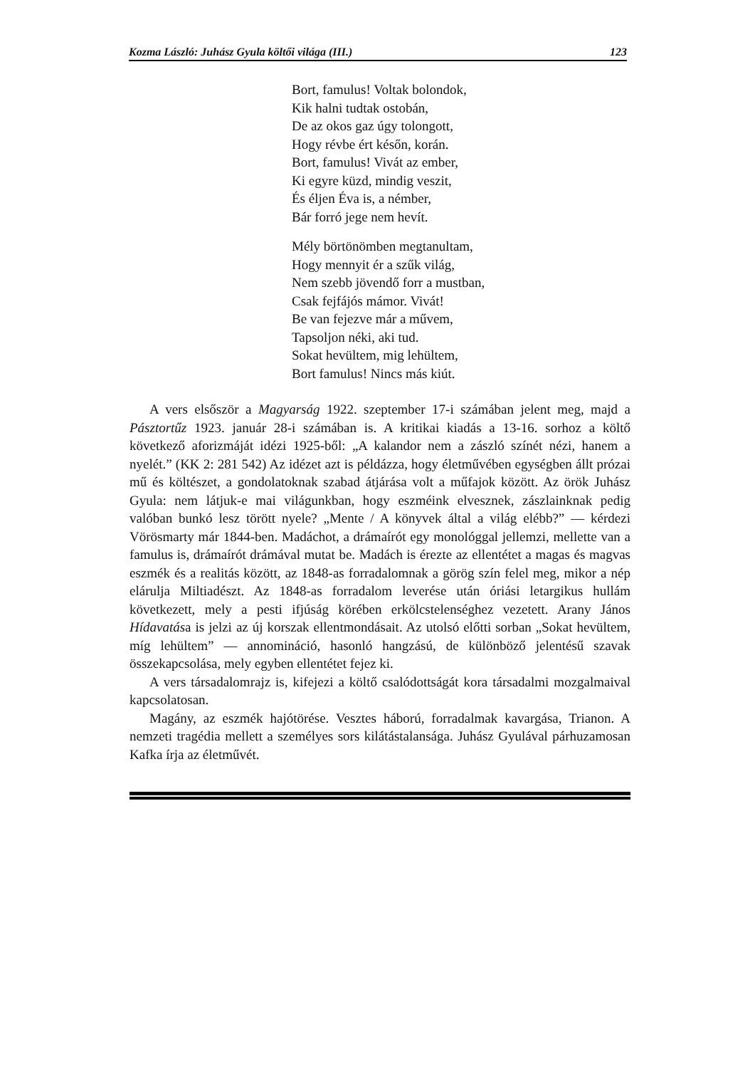Kozma László: Juhász Gyula költői világa (III.) 123
Bort, famulus! Voltak bolondok,
Kik halni tudtak ostobán,
De az okos gaz úgy tolongott,
Hogy révbe ért későn, korán.
Bort, famulus! Vivát az ember,
Ki egyre küzd, mindig veszit,
És éljen Éva is, a némber,
Bár forró jege nem hevít.
Mély börtönömben megtanultam,
Hogy mennyit ér a szűk világ,
Nem szebb jövendő forr a mustban,
Csak fejfájós mámor. Vivát!
Be van fejezve már a művem,
Tapsoljon néki, aki tud.
Sokat hevültem, mig lehültem,
Bort famulus! Nincs más kiút.
A vers elsőször a Magyarság 1922. szeptember 17-i számában jelent meg, majd a Pásztortűz 1923. január 28-i számában is. A kritikai kiadás a 13-16. sorhoz a költő következő aforizmáját idézi 1925-ből: „A kalandor nem a zászló színét nézi, hanem a nyelét.” (KK 2: 281 542) Az idézet azt is példázza, hogy életművében egységben állt prózai mű és költészet, a gondolatoknak szabad átjárása volt a műfajok között. Az örök Juhász Gyula: nem látjuk-e mai világunkban, hogy eszméink elvesznek, zászlainknak pedig valóban bunkó lesz törött nyele? „Mente / A könyvek által a világ elébb?” — kérdezi Vörösmarty már 1844-ben. Madáchot, a drámaírót egy monológgal jellemzi, mellette van a famulus is, drámaírót drámával mutat be. Madách is érezte az ellentétet a magas és magvas eszmék és a realitás között, az 1848-as forradalomnak a görög szín felel meg, mikor a nép elárulja Miltiadészt. Az 1848-as forradalom leverése után óriási letargikus hullám következett, mely a pesti ifjúság körében erkölcstelenséghez vezetett. Arany János Hídavatása is jelzi az új korszak ellentmondásait. Az utolsó előtti sorban „Sokat hevültem, míg lehültem” — annomináció, hasonló hangzású, de különböző jelentésű szavak összekapcsolása, mely egyben ellentétet fejez ki.
A vers társadalomrajz is, kifejezi a költő csalódottságát kora társadalmi mozgalmaival kapcsolatosan.
Magány, az eszmék hajótörése. Vesztes háború, forradalmak kavargása, Trianon. A nemzeti tragédia mellett a személyes sors kilátástalansága. Juhász Gyulával párhuzamosan Kafka írja az életművét.